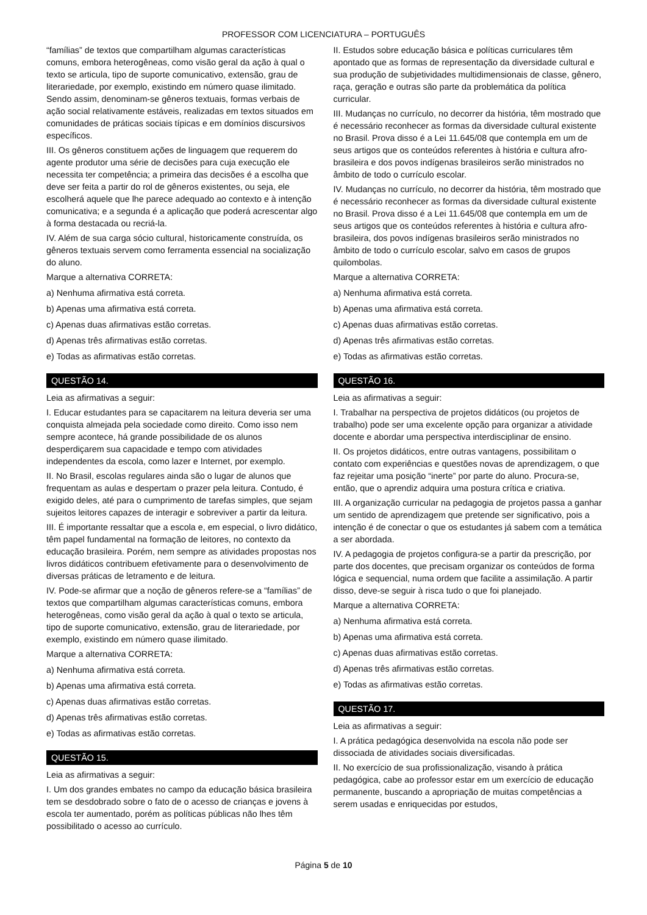PROFESSOR COM LICENCIATURA – PORTUGUÊS
“famílias” de textos que compartilham algumas características comuns, embora heterogêneas, como visão geral da ação à qual o texto se articula, tipo de suporte comunicativo, extensão, grau de literariedade, por exemplo, existindo em número quase ilimitado. Sendo assim, denominam-se gêneros textuais, formas verbais de ação social relativamente estáveis, realizadas em textos situados em comunidades de práticas sociais típicas e em domínios discursivos específicos.
III. Os gêneros constituem ações de linguagem que requerem do agente produtor uma série de decisões para cuja execução ele necessita ter competência; a primeira das decisões é a escolha que deve ser feita a partir do rol de gêneros existentes, ou seja, ele escolherá aquele que lhe parece adequado ao contexto e à intenção comunicativa; e a segunda é a aplicação que poderá acrescentar algo à forma destacada ou recriá-la.
IV. Além de sua carga sócio cultural, historicamente construída, os gêneros textuais servem como ferramenta essencial na socialização do aluno.
Marque a alternativa CORRETA:
a) Nenhuma afirmativa está correta.
b) Apenas uma afirmativa está correta.
c) Apenas duas afirmativas estão corretas.
d) Apenas três afirmativas estão corretas.
e) Todas as afirmativas estão corretas.
QUESTÃO 14.
Leia as afirmativas a seguir:
I. Educar estudantes para se capacitarem na leitura deveria ser uma conquista almejada pela sociedade como direito. Como isso nem sempre acontece, há grande possibilidade de os alunos desperdiçarem sua capacidade e tempo com atividades independentes da escola, como lazer e Internet, por exemplo.
II. No Brasil, escolas regulares ainda são o lugar de alunos que frequentam as aulas e despertam o prazer pela leitura. Contudo, é exigido deles, até para o cumprimento de tarefas simples, que sejam sujeitos leitores capazes de interagir e sobreviver a partir da leitura.
III. É importante ressaltar que a escola e, em especial, o livro didático, têm papel fundamental na formação de leitores, no contexto da educação brasileira. Porém, nem sempre as atividades propostas nos livros didáticos contribuem efetivamente para o desenvolvimento de diversas práticas de letramento e de leitura.
IV. Pode-se afirmar que a noção de gêneros refere-se a “famílias” de textos que compartilham algumas características comuns, embora heterogêneas, como visão geral da ação à qual o texto se articula, tipo de suporte comunicativo, extensão, grau de literariedade, por exemplo, existindo em número quase ilimitado.
Marque a alternativa CORRETA:
a) Nenhuma afirmativa está correta.
b) Apenas uma afirmativa está correta.
c) Apenas duas afirmativas estão corretas.
d) Apenas três afirmativas estão corretas.
e) Todas as afirmativas estão corretas.
QUESTÃO 15.
Leia as afirmativas a seguir:
I. Um dos grandes embates no campo da educação básica brasileira tem se desdobrado sobre o fato de o acesso de crianças e jovens à escola ter aumentado, porém as políticas públicas não lhes têm possibilitado o acesso ao currículo.
II. Estudos sobre educação básica e políticas curriculares têm apontado que as formas de representação da diversidade cultural e sua produção de subjetividades multidimensionais de classe, gênero, raça, geração e outras são parte da problemática da política curricular.
III. Mudanças no currículo, no decorrer da história, têm mostrado que é necessário reconhecer as formas da diversidade cultural existente no Brasil. Prova disso é a Lei 11.645/08 que contempla em um de seus artigos que os conteúdos referentes à história e cultura afro-brasileira e dos povos indígenas brasileiros serão ministrados no âmbito de todo o currículo escolar.
IV. Mudanças no currículo, no decorrer da história, têm mostrado que é necessário reconhecer as formas da diversidade cultural existente no Brasil. Prova disso é a Lei 11.645/08 que contempla em um de seus artigos que os conteúdos referentes à história e cultura afro-brasileira, dos povos indígenas brasileiros serão ministrados no âmbito de todo o currículo escolar, salvo em casos de grupos quilombolas.
Marque a alternativa CORRETA:
a) Nenhuma afirmativa está correta.
b) Apenas uma afirmativa está correta.
c) Apenas duas afirmativas estão corretas.
d) Apenas três afirmativas estão corretas.
e) Todas as afirmativas estão corretas.
QUESTÃO 16.
Leia as afirmativas a seguir:
I. Trabalhar na perspectiva de projetos didáticos (ou projetos de trabalho) pode ser uma excelente opção para organizar a atividade docente e abordar uma perspectiva interdisciplinar de ensino.
II. Os projetos didáticos, entre outras vantagens, possibilitam o contato com experiências e questões novas de aprendizagem, o que faz rejeitar uma posição “inerte” por parte do aluno. Procura-se, então, que o aprendiz adquira uma postura crítica e criativa.
III. A organização curricular na pedagogia de projetos passa a ganhar um sentido de aprendizagem que pretende ser significativo, pois a intenção é de conectar o que os estudantes já sabem com a temática a ser abordada.
IV. A pedagogia de projetos configura-se a partir da prescrição, por parte dos docentes, que precisam organizar os conteúdos de forma lógica e sequencial, numa ordem que facilite a assimilação. A partir disso, deve-se seguir à risca tudo o que foi planejado.
Marque a alternativa CORRETA:
a) Nenhuma afirmativa está correta.
b) Apenas uma afirmativa está correta.
c) Apenas duas afirmativas estão corretas.
d) Apenas três afirmativas estão corretas.
e) Todas as afirmativas estão corretas.
QUESTÃO 17.
Leia as afirmativas a seguir:
I. A prática pedagógica desenvolvida na escola não pode ser dissociada de atividades sociais diversificadas.
II. No exercício de sua profissionalização, visando à prática pedagógica, cabe ao professor estar em um exercício de educação permanente, buscando a apropriação de muitas competências a serem usadas e enriquecidas por estudos,
Página 5 de 10